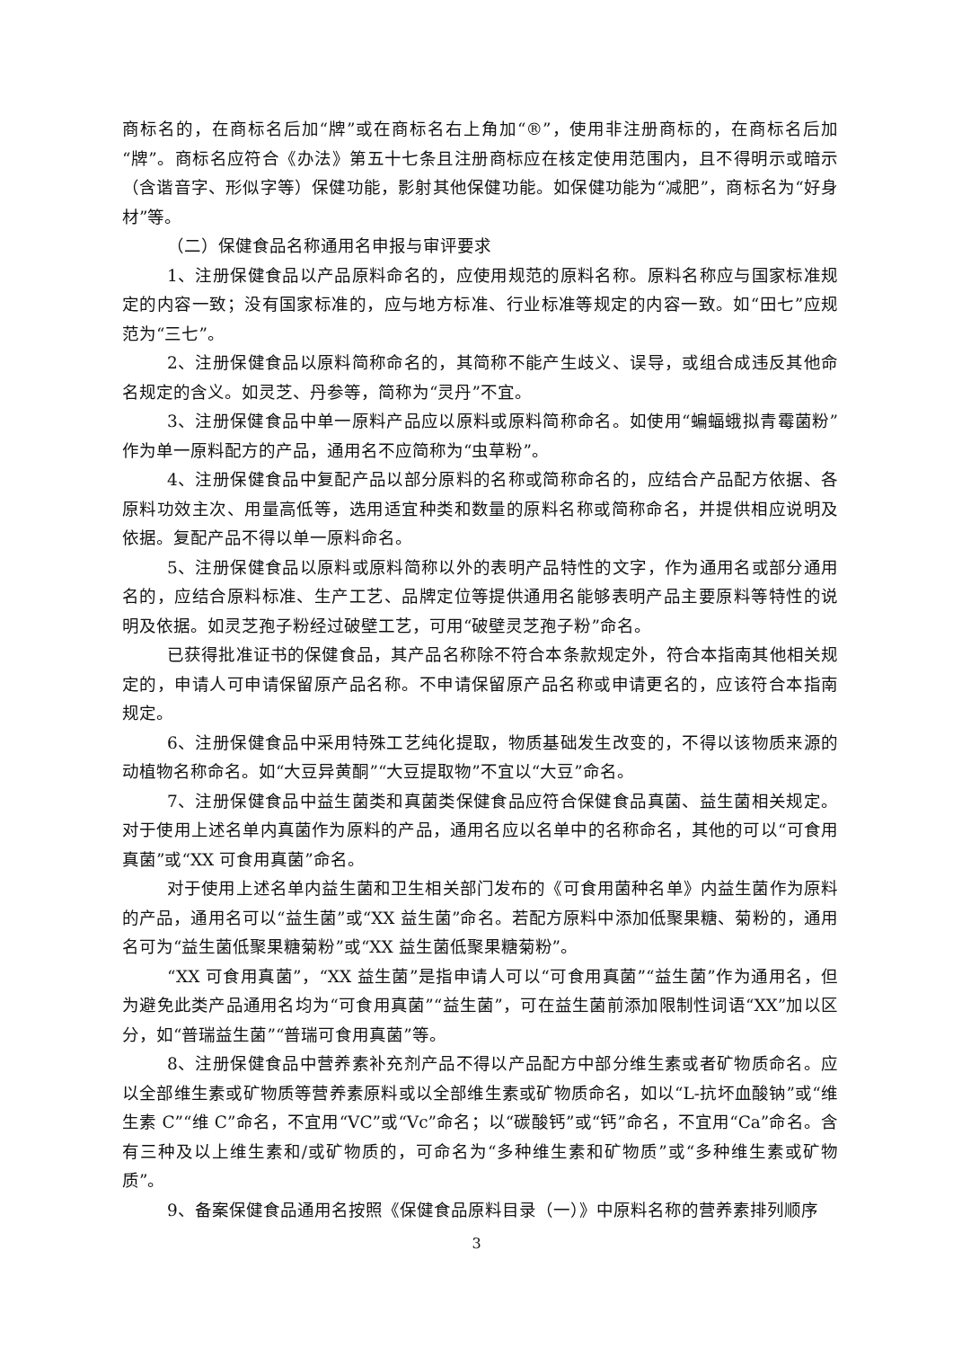商标名的，在商标名后加“牌”或在商标名右上角加“®”，使用非注册商标的，在商标名后加“牌”。商标名应符合《办法》第五十七条且注册商标应在核定使用范围内，且不得明示或暗示（含谐音字、形似字等）保健功能，影射其他保健功能。如保健功能为“减肥”，商标名为“好身材”等。
（二）保健食品名称通用名申报与审评要求
1、注册保健食品以产品原料命名的，应使用规范的原料名称。原料名称应与国家标准规定的内容一致；没有国家标准的，应与地方标准、行业标准等规定的内容一致。如“田七”应规范为“三七”。
2、注册保健食品以原料简称命名的，其简称不能产生歧义、误导，或组合成违反其他命名规定的含义。如灵芝、丹参等，简称为“灵丹”不宜。
3、注册保健食品中单一原料产品应以原料或原料简称命名。如使用“蝙蝠蛾拟青霉菌粉”作为单一原料配方的产品，通用名不应简称为“虫草粉”。
4、注册保健食品中复配产品以部分原料的名称或简称命名的，应结合产品配方依据、各原料功效主次、用量高低等，选用适宜种类和数量的原料名称或简称命名，并提供相应说明及依据。复配产品不得以单一原料命名。
5、注册保健食品以原料或原料简称以外的表明产品特性的文字，作为通用名或部分通用名的，应结合原料标准、生产工艺、品牌定位等提供通用名能够表明产品主要原料等特性的说明及依据。如灵芝孢子粉经过破壁工艺，可用“破壁灵芝孢子粉”命名。
已获得批准证书的保健食品，其产品名称除不符合本条款规定外，符合本指南其他相关规定的，申请人可申请保留原产品名称。不申请保留原产品名称或申请更名的，应该符合本指南规定。
6、注册保健食品中采用特殊工艺纯化提取，物质基础发生改变的，不得以该物质来源的动植物名称命名。如“大豆异黄酮”“大豆提取物”不宜以“大豆”命名。
7、注册保健食品中益生菌类和真菌类保健食品应符合保健食品真菌、益生菌相关规定。对于使用上述名单内真菌作为原料的产品，通用名应以名单中的名称命名，其他的可以“可食用真菌”或“XX 可食用真菌”命名。
对于使用上述名单内益生菌和卫生相关部门发布的《可食用菌种名单》内益生菌作为原料的产品，通用名可以“益生菌”或“XX 益生菌”命名。若配方原料中添加低聚果糖、菊粉的，通用名可为“益生菌低聚果糖菊粉”或“XX 益生菌低聚果糖菊粉”。
“XX 可食用真菌”，“XX 益生菌”是指申请人可以“可食用真菌”“益生菌”作为通用名，但为避免此类产品通用名均为“可食用真菌”“益生菌”，可在益生菌前添加限制性词语“XX”加以区分，如“普瑞益生菌”“普瑞可食用真菌”等。
8、注册保健食品中营养素补充剂产品不得以产品配方中部分维生素或者矿物质命名。应以全部维生素或矿物质等营养素原料或以全部维生素或矿物质命名，如以“L-抗坏血酸钠”或“维生素 C”“维 C”命名，不宜用“VC”或“Vc”命名；以“碳酸钙”或“钙”命名，不宜用“Ca”命名。含有三种及以上维生素和/或矿物质的，可命名为“多种维生素和矿物质”或“多种维生素或矿物质”。
9、备案保健食品通用名按照《保健食品原料目录（一）》中原料名称的营养素排列顺序
3